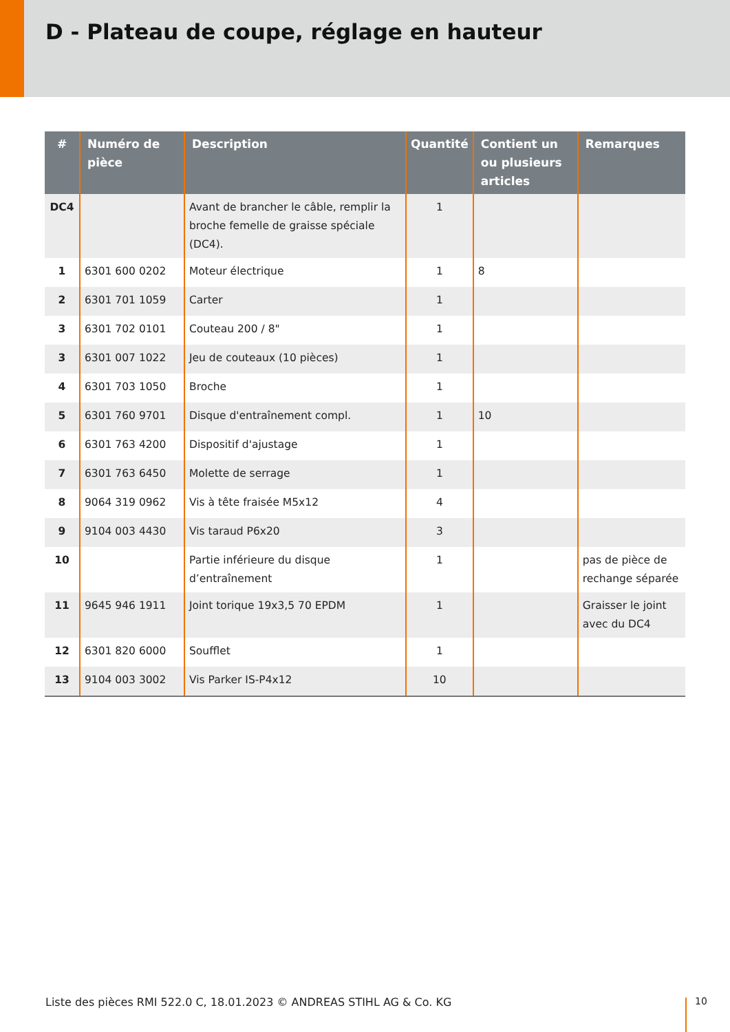D - Plateau de coupe, réglage en hauteur
| # | Numéro de pièce | Description | Quantité | Contient un ou plusieurs articles | Remarques |
| --- | --- | --- | --- | --- | --- |
| DC4 | | Avant de brancher le câble, remplir la broche femelle de graisse spéciale (DC4). | 1 | | |
| 1 | 6301 600 0202 | Moteur électrique | 1 | 8 | |
| 2 | 6301 701 1059 | Carter | 1 | | |
| 3 | 6301 702 0101 | Couteau 200 / 8" | 1 | | |
| 3 | 6301 007 1022 | Jeu de couteaux (10 pièces) | 1 | | |
| 4 | 6301 703 1050 | Broche | 1 | | |
| 5 | 6301 760 9701 | Disque d'entraînement compl. | 1 | 10 | |
| 6 | 6301 763 4200 | Dispositif d'ajustage | 1 | | |
| 7 | 6301 763 6450 | Molette de serrage | 1 | | |
| 8 | 9064 319 0962 | Vis à tête fraisée M5x12 | 4 | | |
| 9 | 9104 003 4430 | Vis taraud P6x20 | 3 | | |
| 10 | | Partie inférieure du disque d’entraînement | 1 | | pas de pièce de rechange séparée |
| 11 | 9645 946 1911 | Joint torique 19x3,5 70 EPDM | 1 | | Graisser le joint avec du DC4 |
| 12 | 6301 820 6000 | Soufflet | 1 | | |
| 13 | 9104 003 3002 | Vis Parker IS-P4x12 | 10 | | |
Liste des pièces RMI 522.0 C, 18.01.2023 © ANDREAS STIHL AG & Co. KG
10